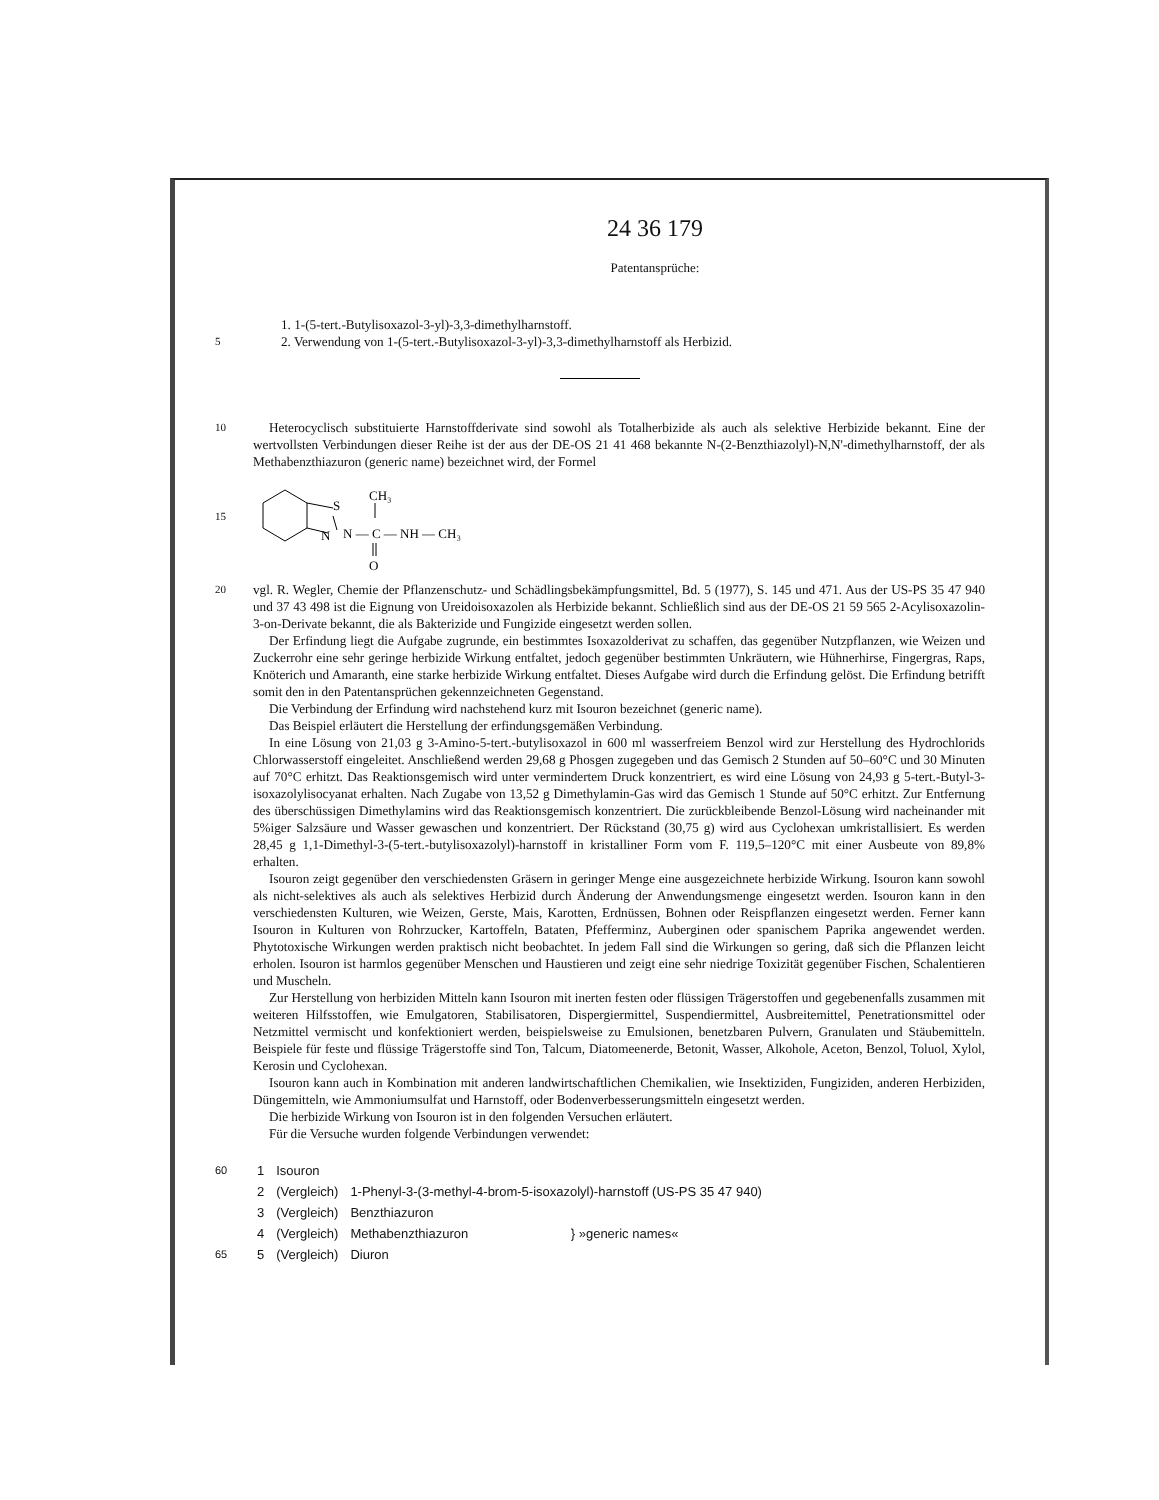24 36 179
Patentansprüche:
1. 1-(5-tert.-Butylisoxazol-3-yl)-3,3-dimethylharnstoff.
5
2. Verwendung von 1-(5-tert.-Butylisoxazol-3-yl)-3,3-dimethylharnstoff als Herbizid.
10
Heterocyclisch substituierte Harnstoffderivate sind sowohl als Totalherbizide als auch als selektive Herbizide bekannt. Eine der wertvollsten Verbindungen dieser Reihe ist der aus der DE-OS 21 41 468 bekannte N-(2-Benzthiazolyl)-N,N'-dimethylharnstoff, der als Methabenzthiazuron (generic name) bezeichnet wird, der Formel
15
S
N
CH₃
N — C — NH — CH₃
O
20
vgl. R. Wegler, Chemie der Pflanzenschutz- und Schädlingsbekämpfungsmittel, Bd. 5 (1977), S. 145 und 471. Aus der US-PS 35 47 940 und 37 43 498 ist die Eignung von Ureidoisoxazolen als Herbizide bekannt. Schließlich sind aus der DE-OS 21 59 565 2-Acylisoxazolin-3-on-Derivate bekannt, die als Bakterizide und Fungizide eingesetzt werden sollen.
Der Erfindung liegt die Aufgabe zugrunde, ein bestimmtes Isoxazolderivat zu schaffen, das gegenüber Nutzpflanzen, wie Weizen und Zuckerrohr eine sehr geringe herbizide Wirkung entfaltet, jedoch gegenüber bestimmten Unkräutern, wie Hühnerhirse, Fingergras, Raps, Knöterich und Amaranth, eine starke herbizide Wirkung entfaltet. Dieses Aufgabe wird durch die Erfindung gelöst. Die Erfindung betrifft somit den in den Patentansprüchen gekennzeichneten Gegenstand.
Die Verbindung der Erfindung wird nachstehend kurz mit Isouron bezeichnet (generic name).
Das Beispiel erläutert die Herstellung der erfindungsgemäßen Verbindung.
In eine Lösung von 21,03 g 3-Amino-5-tert.-butylisoxazol in 600 ml wasserfreiem Benzol wird zur Herstellung des Hydrochlorids Chlorwasserstoff eingeleitet. Anschließend werden 29,68 g Phosgen zugegeben und das Gemisch 2 Stunden auf 50–60°C und 30 Minuten auf 70°C erhitzt. Das Reaktionsgemisch wird unter vermindertem Druck konzentriert, es wird eine Lösung von 24,93 g 5-tert.-Butyl-3-isoxazolylisocyanat erhalten. Nach Zugabe von 13,52 g Dimethylamin-Gas wird das Gemisch 1 Stunde auf 50°C erhitzt. Zur Entfernung des überschüssigen Dimethylamins wird das Reaktionsgemisch konzentriert. Die zurückbleibende Benzol-Lösung wird nacheinander mit 5%iger Salzsäure und Wasser gewaschen und konzentriert. Der Rückstand (30,75 g) wird aus Cyclohexan umkristallisiert. Es werden 28,45 g 1,1-Dimethyl-3-(5-tert.-butylisoxazolyl)-harnstoff in kristalliner Form vom F. 119,5–120°C mit einer Ausbeute von 89,8% erhalten.
Isouron zeigt gegenüber den verschiedensten Gräsern in geringer Menge eine ausgezeichnete herbizide Wirkung. Isouron kann sowohl als nicht-selektives als auch als selektives Herbizid durch Änderung der Anwendungsmenge eingesetzt werden. Isouron kann in den verschiedensten Kulturen, wie Weizen, Gerste, Mais, Karotten, Erdnüssen, Bohnen oder Reispflanzen eingesetzt werden. Ferner kann Isouron in Kulturen von Rohrzucker, Kartoffeln, Bataten, Pfefferminz, Auberginen oder spanischem Paprika angewendet werden. Phytotoxische Wirkungen werden praktisch nicht beobachtet. In jedem Fall sind die Wirkungen so gering, daß sich die Pflanzen leicht erholen. Isouron ist harmlos gegenüber Menschen und Haustieren und zeigt eine sehr niedrige Toxizität gegenüber Fischen, Schalentieren und Muscheln.
Zur Herstellung von herbiziden Mitteln kann Isouron mit inerten festen oder flüssigen Trägerstoffen und gegebenenfalls zusammen mit weiteren Hilfsstoffen, wie Emulgatoren, Stabilisatoren, Dispergiermittel, Suspendiermittel, Ausbreitemittel, Penetrationsmittel oder Netzmittel vermischt und konfektioniert werden, beispielsweise zu Emulsionen, benetzbaren Pulvern, Granulaten und Stäubemitteln. Beispiele für feste und flüssige Trägerstoffe sind Ton, Talcum, Diatomeenerde, Betonit, Wasser, Alkohole, Aceton, Benzol, Toluol, Xylol, Kerosin und Cyclohexan.
Isouron kann auch in Kombination mit anderen landwirtschaftlichen Chemikalien, wie Insektiziden, Fungiziden, anderen Herbiziden, Düngemitteln, wie Ammoniumsulfat und Harnstoff, oder Bodenverbesserungsmitteln eingesetzt werden.
Die herbizide Wirkung von Isouron ist in den folgenden Versuchen erläutert.
Für die Versuche wurden folgende Verbindungen verwendet:
| 60 | 1 | Isouron | | |
| | 2 | (Vergleich) | 1-Phenyl-3-(3-methyl-4-brom-5-isoxazolyl)-harnstoff (US-PS 35 47 940) | |
| | 3 | (Vergleich) | Benzthiazuron | } »generic names« |
| | 4 | (Vergleich) | Methabenzthiazuron | |
| 65 | 5 | (Vergleich) | Diuron | |